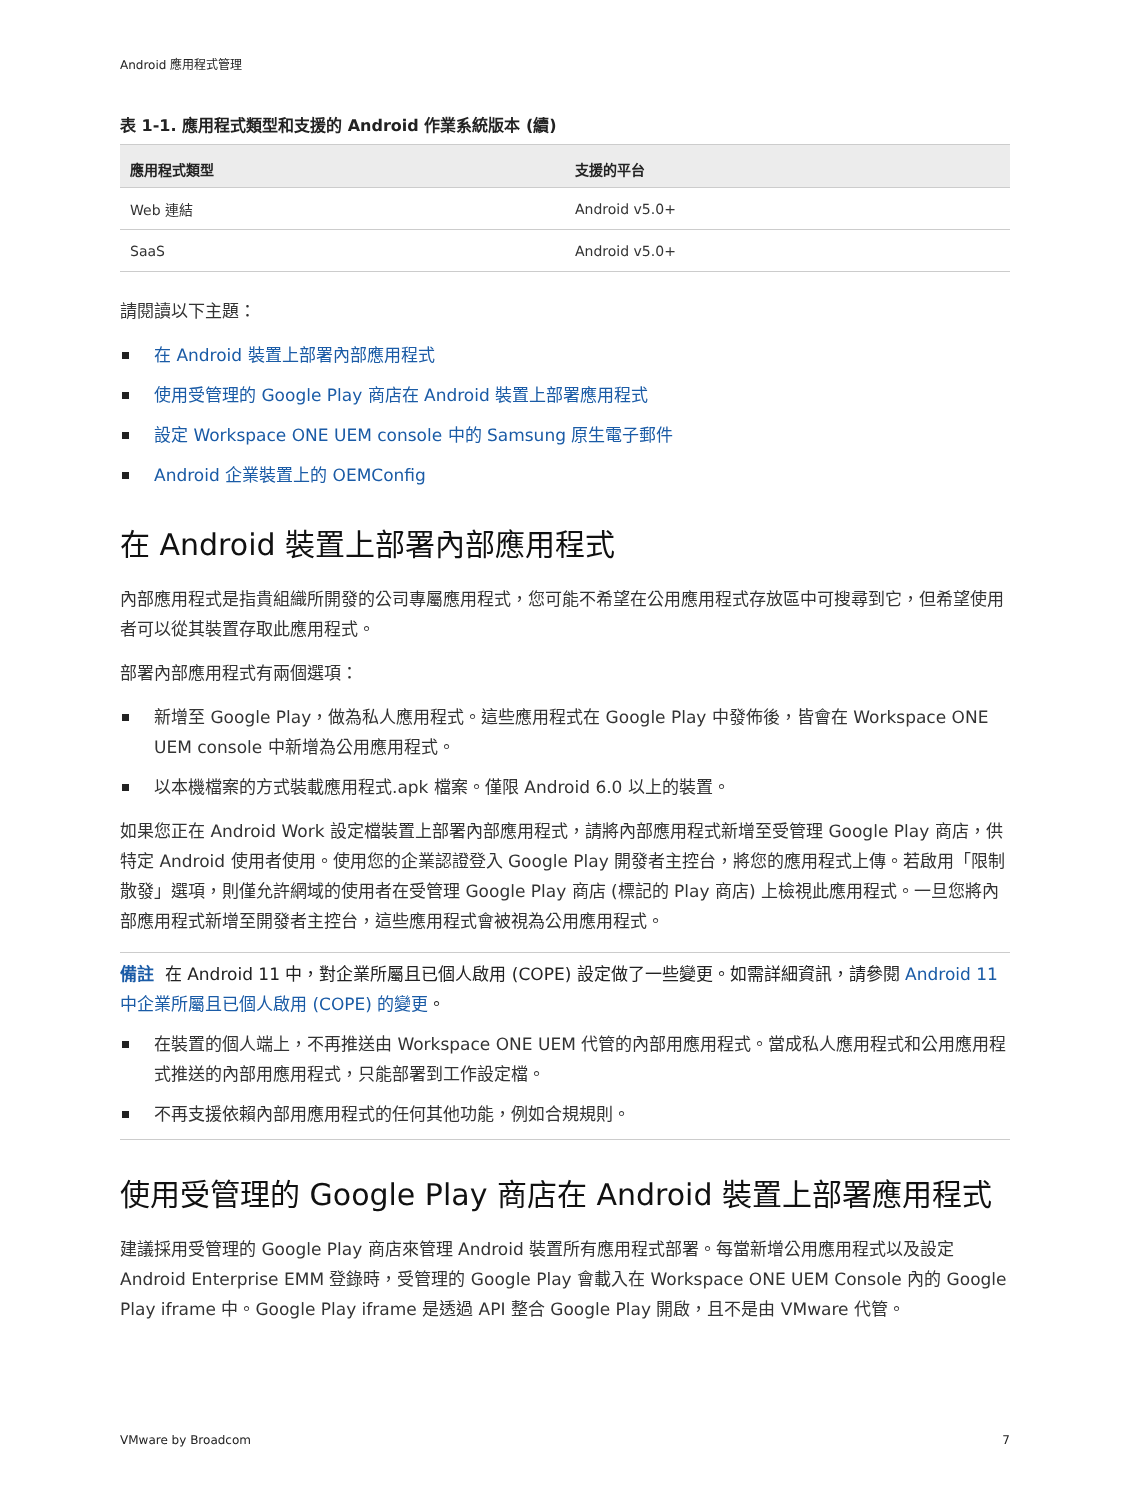Android 應用程式管理
表 1-1. 應用程式類型和支援的 Android 作業系統版本 (續)
| 應用程式類型 | 支援的平台 |
| --- | --- |
| Web 連結 | Android v5.0+ |
| SaaS | Android v5.0+ |
請閱讀以下主題：
在 Android 裝置上部署內部應用程式
使用受管理的 Google Play 商店在 Android 裝置上部署應用程式
設定 Workspace ONE UEM console 中的 Samsung 原生電子郵件
Android 企業裝置上的 OEMConfig
在 Android 裝置上部署內部應用程式
內部應用程式是指貴組織所開發的公司專屬應用程式，您可能不希望在公用應用程式存放區中可搜尋到它，但希望使用者可以從其裝置存取此應用程式。
部署內部應用程式有兩個選項：
新增至 Google Play，做為私人應用程式。這些應用程式在 Google Play 中發佈後，皆會在 Workspace ONE UEM console 中新增為公用應用程式。
以本機檔案的方式裝載應用程式.apk 檔案。僅限 Android 6.0 以上的裝置。
如果您正在 Android Work 設定檔裝置上部署內部應用程式，請將內部應用程式新增至受管理 Google Play 商店，供特定 Android 使用者使用。使用您的企業認證登入 Google Play 開發者主控台，將您的應用程式上傳。若啟用「限制散發」選項，則僅允許網域的使用者在受管理 Google Play 商店 (標記的 Play 商店) 上檢視此應用程式。一旦您將內部應用程式新增至開發者主控台，這些應用程式會被視為公用應用程式。
備註 在 Android 11 中，對企業所屬且已個人啟用 (COPE) 設定做了一些變更。如需詳細資訊，請參閱 Android 11 中企業所屬且已個人啟用 (COPE) 的變更。
在裝置的個人端上，不再推送由 Workspace ONE UEM 代管的內部用應用程式。當成私人應用程式和公用應用程式推送的內部用應用程式，只能部署到工作設定檔。
不再支援依賴內部用應用程式的任何其他功能，例如合規規則。
使用受管理的 Google Play 商店在 Android 裝置上部署應用程式
建議採用受管理的 Google Play 商店來管理 Android 裝置所有應用程式部署。每當新增公用應用程式以及設定 Android Enterprise EMM 登錄時，受管理的 Google Play 會載入在 Workspace ONE UEM Console 內的 Google Play iframe 中。Google Play iframe 是透過 API 整合 Google Play 開啟，且不是由 VMware 代管。
VMware by Broadcom 7